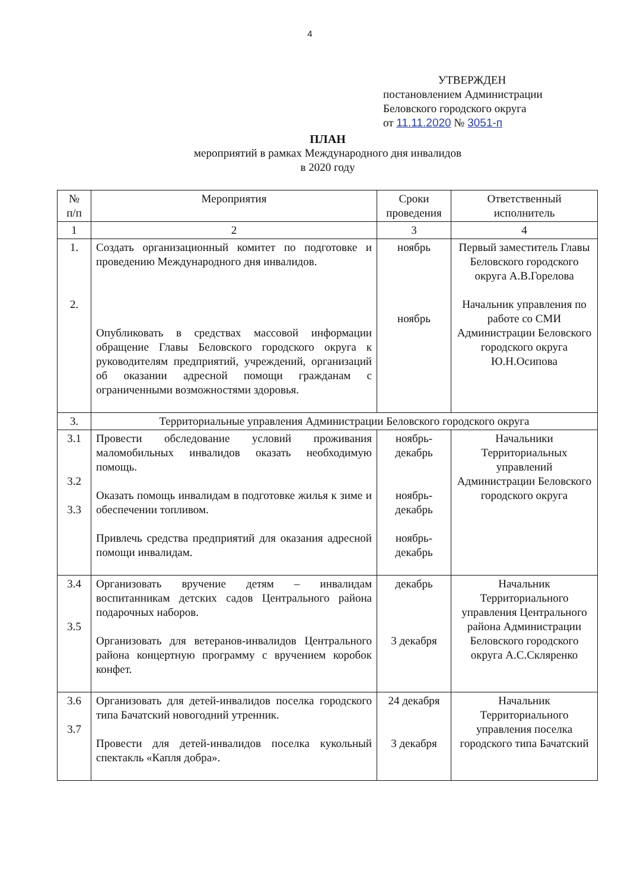4
УТВЕРЖДЕН
постановлением Администрации
Беловского городского округа
от 11.11.2020 № 3051-п
ПЛАН
мероприятий в рамках Международного дня инвалидов
в 2020 году
| № п/п | Мероприятия | Сроки проведения | Ответственный исполнитель |
| --- | --- | --- | --- |
| 1 | 2 | 3 | 4 |
| 1. 2. | Создать организационный комитет по подготовке и проведению Международного дня инвалидов. Опубликовать в средствах массовой информации обращение Главы Беловского городского округа к руководителям предприятий, учреждений, организаций об оказании адресной помощи гражданам с ограниченными возможностями здоровья. | ноябрь ноябрь | Первый заместитель Главы Беловского городского округа А.В.Горелова Начальник управления по работе со СМИ Администрации Беловского городского округа Ю.Н.Осипова |
| 3. | Территориальные управления Администрации Беловского городского округа | | |
| 3.1 3.2 3.3 | Провести обследование условий проживания маломобильных инвалидов оказать необходимую помощь. Оказать помощь инвалидам в подготовке жилья к зиме и обеспечении топливом. Привлечь средства предприятий для оказания адресной помощи инвалидам. | ноябрь-декабрь ноябрь-декабрь ноябрь-декабрь | Начальники Территориальных управлений Администрации Беловского городского округа |
| 3.4 3.5 | Организовать вручение детям – инвалидам воспитанникам детских садов Центрального района подарочных наборов. Организовать для ветеранов-инвалидов Центрального района концертную программу с вручением коробок конфет. | декабрь 3 декабря | Начальник Территориального управления Центрального района Администрации Беловского городского округа А.С.Скляренко |
| 3.6 3.7 | Организовать для детей-инвалидов поселка городского типа Бачатский новогодний утренник. Провести для детей-инвалидов поселка кукольный спектакль «Капля добра». | 24 декабря 3 декабря | Начальник Территориального управления поселка городского типа Бачатский |